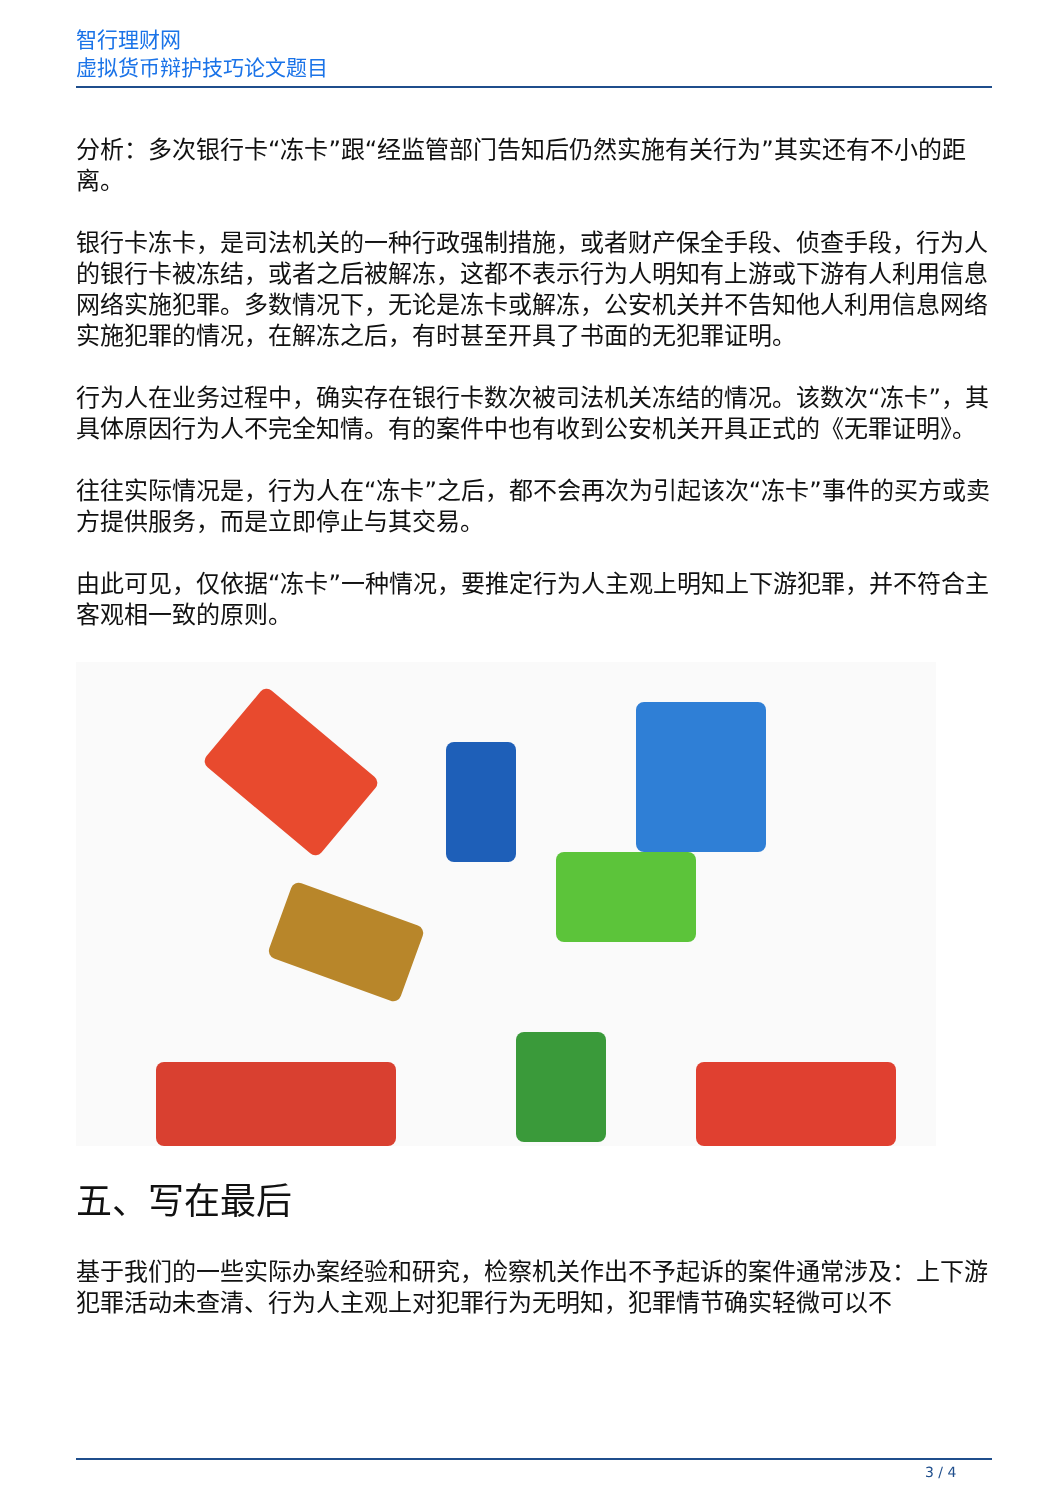智行理财网
虚拟货币辩护技巧论文题目
分析：多次银行卡“冻卡”跟“经监管部门告知后仍然实施有关行为”其实还有不小的距离。
银行卡冻卡，是司法机关的一种行政强制措施，或者财产保全手段、侦查手段，行为人的银行卡被冻结，或者之后被解冻，这都不表示行为人明知有上游或下游有人利用信息网络实施犯罪。多数情况下，无论是冻卡或解冻，公安机关并不告知他人利用信息网络实施犯罪的情况，在解冻之后，有时甚至开具了书面的无犯罪证明。
行为人在业务过程中，确实存在银行卡数次被司法机关冻结的情况。该数次“冻卡”，其具体原因行为人不完全知情。有的案件中也有收到公安机关开具正式的《无罪证明》。
往往实际情况是，行为人在“冻卡”之后，都不会再次为引起该次“冻卡”事件的买方或卖方提供服务，而是立即停止与其交易。
由此可见，仅依据“冻卡”一种情况，要推定行为人主观上明知上下游犯罪，并不符合主客观相一致的原则。
五、写在最后
基于我们的一些实际办案经验和研究，检察机关作出不予起诉的案件通常涉及：上下游犯罪活动未查清、行为人主观上对犯罪行为无明知，犯罪情节确实轻微可以不
3 / 4